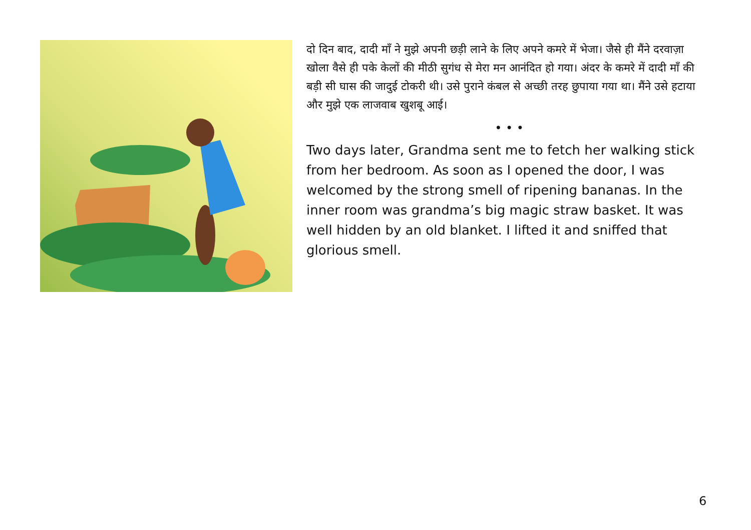दो दिन बाद, दादी माँ ने मुझे अपनी छड़ी लाने के लिए अपने कमरे में भेजा। जैसे ही मैंने दरवाज़ा खोला वैसे ही पके केलों की मीठी सुगंध से मेरा मन आनंदित हो गया। अंदर के कमरे में दादी माँ की बड़ी सी घास की जादुई टोकरी थी। उसे पुराने कंबल से अच्छी तरह छुपाया गया था। मैंने उसे हटाया और मुझे एक लाजवाब खुशबू आई।
• • •
Two days later, Grandma sent me to fetch her walking stick from her bedroom. As soon as I opened the door, I was welcomed by the strong smell of ripening bananas. In the inner room was grandma’s big magic straw basket. It was well hidden by an old blanket. I lifted it and sniffed that glorious smell.
6